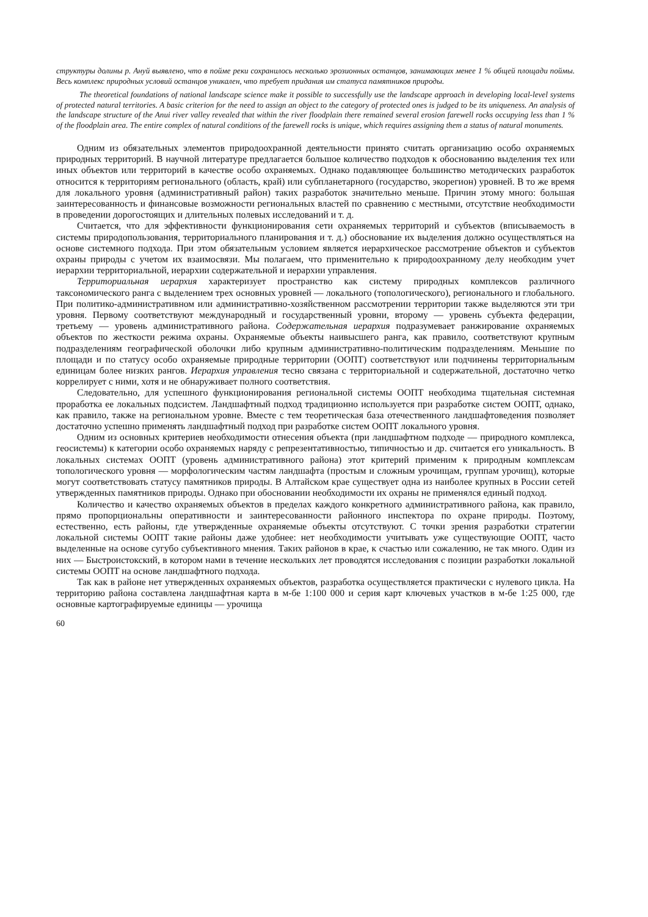структуры долины р. Ануй выявлено, что в пойме реки сохранилось несколько эрозионных останцов, занимающих менее 1 % общей площади поймы. Весь комплекс природных условий останцов уникален, что требует придания им статуса памятников природы.
The theoretical foundations of national landscape science make it possible to successfully use the landscape approach in developing local-level systems of protected natural territories. A basic criterion for the need to assign an object to the category of protected ones is judged to be its uniqueness. An analysis of the landscape structure of the Anui river valley revealed that within the river floodplain there remained several erosion farewell rocks occupying less than 1 % of the floodplain area. The entire complex of natural conditions of the farewell rocks is unique, which requires assigning them a status of natural monuments.
Одним из обязательных элементов природоохранной деятельности принято считать организацию особо охраняемых природных территорий. В научной литературе предлагается большое количество подходов к обоснованию выделения тех или иных объектов или территорий в качестве особо охраняемых. Однако подавляющее большинство методических разработок относится к территориям регионального (область, край) или субпланетарного (государство, экорегион) уровней. В то же время для локального уровня (административный район) таких разработок значительно меньше. Причин этому много: большая заинтересованность и финансовые возможности региональных властей по сравнению с местными, отсутствие необходимости в проведении дорогостоящих и длительных полевых исследований и т. д.
Считается, что для эффективности функционирования сети охраняемых территорий и субъектов (вписываемость в системы природопользования, территориального планирования и т. д.) обоснование их выделения должно осуществляться на основе системного подхода. При этом обязательным условием является иерархическое рассмотрение объектов и субъектов охраны природы с учетом их взаимосвязи. Мы полагаем, что применительно к природоохранному делу необходим учет иерархии территориальной, иерархии содержательной и иерархии управления.
Территориальная иерархия характеризует пространство как систему природных комплексов различного таксономического ранга с выделением трех основных уровней — локального (топологического), регионального и глобального. При политико-административном или административно-хозяйственном рассмотрении территории также выделяются эти три уровня. Первому соответствуют международный и государственный уровни, второму — уровень субъекта федерации, третьему — уровень административного района. Содержательная иерархия подразумевает ранжирование охраняемых объектов по жесткости режима охраны. Охраняемые объекты наивысшего ранга, как правило, соответствуют крупным подразделениям географической оболочки либо крупным административно-политическим подразделениям. Меньшие по площади и по статусу особо охраняемые природные территории (ООПТ) соответствуют или подчинены территориальным единицам более низких рангов. Иерархия управления тесно связана с территориальной и содержательной, достаточно четко коррелирует с ними, хотя и не обнаруживает полного соответствия.
Следовательно, для успешного функционирования региональной системы ООПТ необходима тщательная системная проработка ее локальных подсистем. Ландшафтный подход традиционно используется при разработке систем ООПТ, однако, как правило, также на региональном уровне. Вместе с тем теоретическая база отечественного ландшафтоведения позволяет достаточно успешно применять ландшафтный подход при разработке систем ООПТ локального уровня.
Одним из основных критериев необходимости отнесения объекта (при ландшафтном подходе — природного комплекса, геосистемы) к категории особо охраняемых наряду с репрезентативностью, типичностью и др. считается его уникальность. В локальных системах ООПТ (уровень административного района) этот критерий применим к природным комплексам топологического уровня — морфологическим частям ландшафта (простым и сложным урочищам, группам урочищ), которые могут соответствовать статусу памятников природы. В Алтайском крае существует одна из наиболее крупных в России сетей утвержденных памятников природы. Однако при обосновании необходимости их охраны не применялся единый подход.
Количество и качество охраняемых объектов в пределах каждого конкретного административного района, как правило, прямо пропорциональны оперативности и заинтересованности районного инспектора по охране природы. Поэтому, естественно, есть районы, где утвержденные охраняемые объекты отсутствуют. С точки зрения разработки стратегии локальной системы ООПТ такие районы даже удобнее: нет необходимости учитывать уже существующие ООПТ, часто выделенные на основе сугубо субъективного мнения. Таких районов в крае, к счастью или сожалению, не так много. Один из них — Быстроистокский, в котором нами в течение нескольких лет проводятся исследования с позиции разработки локальной системы ООПТ на основе ландшафтного подхода.
Так как в районе нет утвержденных охраняемых объектов, разработка осуществляется практически с нулевого цикла. На территорию района составлена ландшафтная карта в м-бе 1:100 000 и серия карт ключевых участков в м-бе 1:25 000, где основные картографируемые единицы — урочища
60